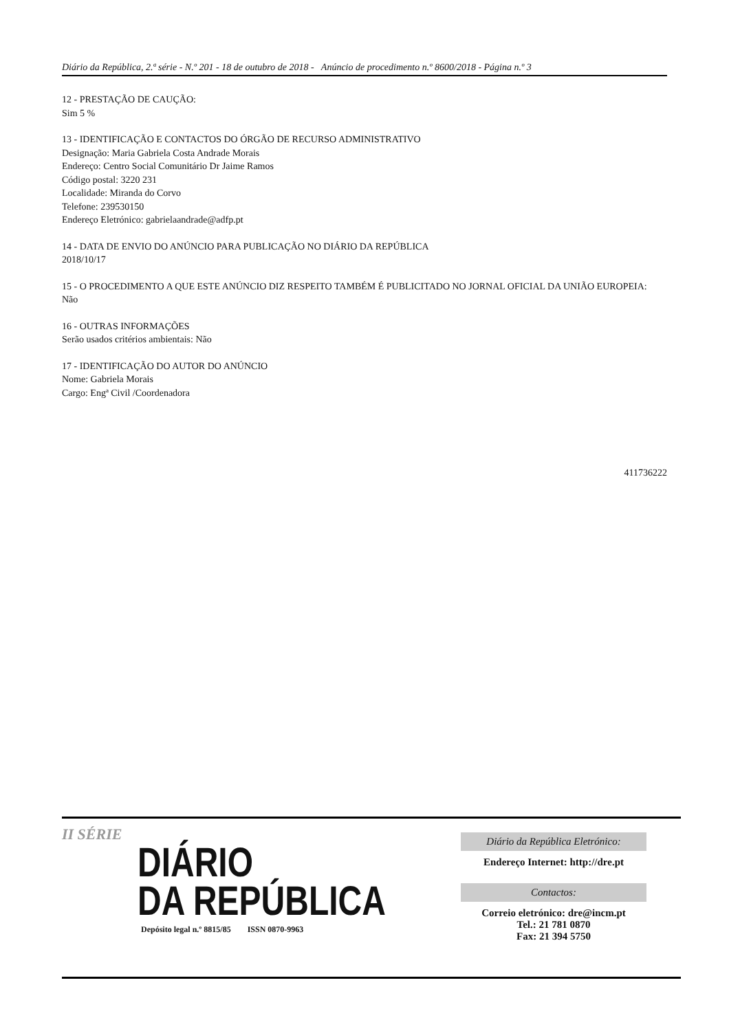Diário da República, 2.ª série - N.º 201 - 18 de outubro de 2018 - Anúncio de procedimento n.º 8600/2018 - Página n.º 3
12 - PRESTAÇÃO DE CAUÇÃO:
Sim 5 %
13 - IDENTIFICAÇÃO E CONTACTOS DO ÓRGÃO DE RECURSO ADMINISTRATIVO
Designação: Maria Gabriela Costa Andrade Morais
Endereço: Centro Social Comunitário Dr Jaime Ramos
Código postal: 3220 231
Localidade: Miranda do Corvo
Telefone: 239530150
Endereço Eletrónico: gabrielaandrade@adfp.pt
14 - DATA DE ENVIO DO ANÚNCIO PARA PUBLICAÇÃO NO DIÁRIO DA REPÚBLICA
2018/10/17
15 - O PROCEDIMENTO A QUE ESTE ANÚNCIO DIZ RESPEITO TAMBÉM É PUBLICITADO NO JORNAL OFICIAL DA UNIÃO EUROPEIA:
Não
16 - OUTRAS INFORMAÇÕES
Serão usados critérios ambientais: Não
17 - IDENTIFICAÇÃO DO AUTOR DO ANÚNCIO
Nome: Gabriela Morais
Cargo: Engª Civil /Coordenadora
411736222
II SÉRIE
DIÁRIO
DA REPÚBLICA
Depósito legal n.º 8815/85 ISSN 0870-9963
Diário da República Eletrónico:
Endereço Internet: http://dre.pt
Contactos:
Correio eletrónico: dre@incm.pt
Tel.: 21 781 0870
Fax: 21 394 5750